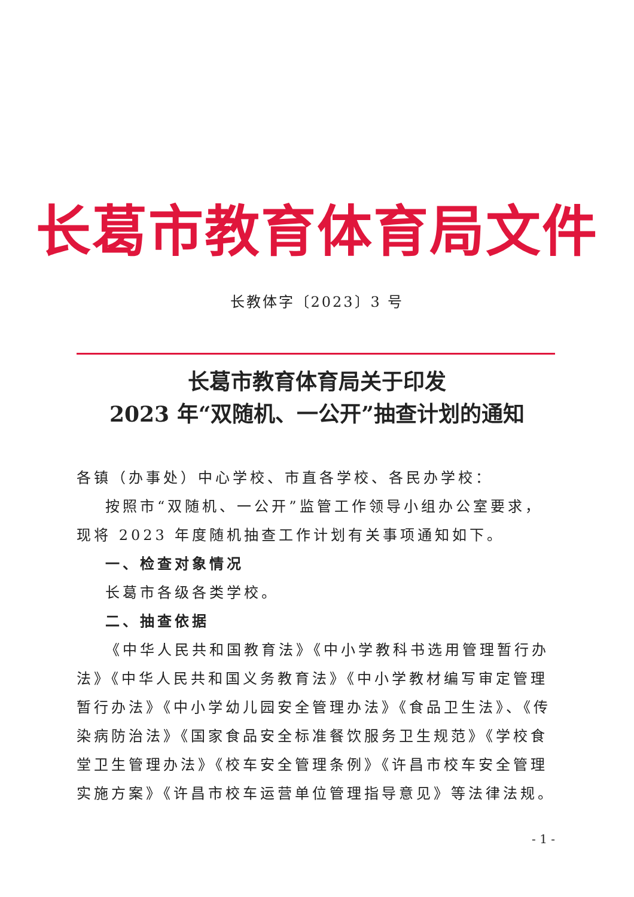长葛市教育体育局文件
长教体字〔2023〕3 号
长葛市教育体育局关于印发
2023 年“双随机、一公开”抽查计划的通知
各镇（办事处）中心学校、市直各学校、各民办学校：
按照市“双随机、一公开”监管工作领导小组办公室要求，现将 2023 年度随机抽查工作计划有关事项通知如下。
一、检查对象情况
长葛市各级各类学校。
二、抽查依据
《中华人民共和国教育法》《中小学教科书选用管理暂行办法》《中华人民共和国义务教育法》《中小学教材编写审定管理暂行办法》《中小学幼儿园安全管理办法》《食品卫生法》、《传染病防治法》《国家食品安全标准餐饮服务卫生规范》《学校食堂卫生管理办法》《校车安全管理条例》《许昌市校车安全管理实施方案》《许昌市校车运营单位管理指导意见》等法律法规。
- 1 -